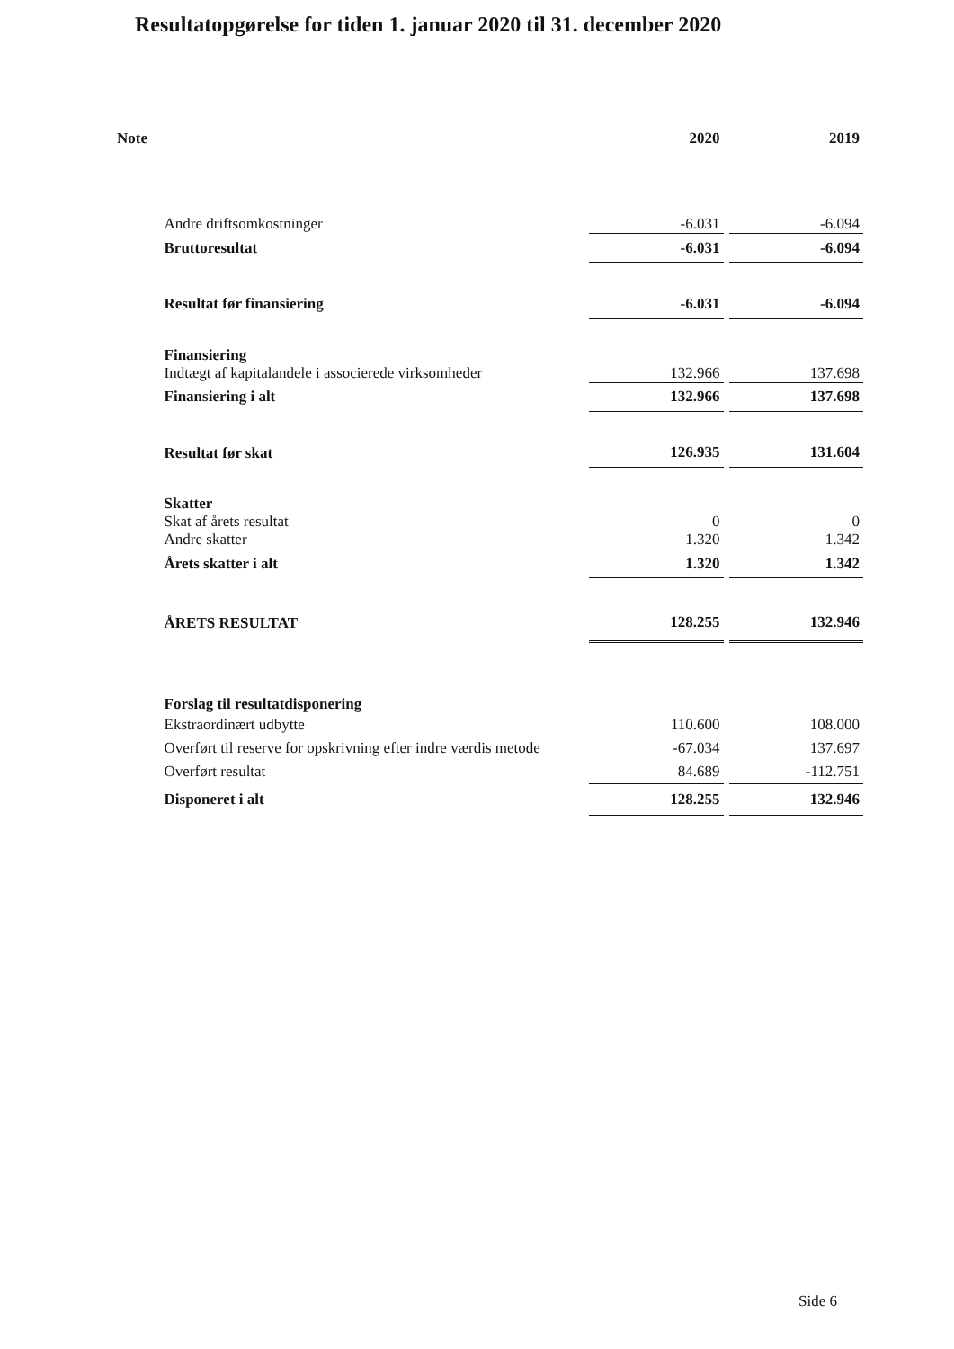Resultatopgørelse for tiden 1. januar 2020 til 31. december 2020
| Note | | 2020 | | 2019 |
| | Andre driftsomkostninger | -6.031 | | -6.094 |
| | Bruttoresultat | -6.031 | | -6.094 |
| | Resultat før finansiering | -6.031 | | -6.094 |
| | Finansiering | | | |
| | Indtægt af kapitalandele i associerede virksomheder | 132.966 | | 137.698 |
| | Finansiering i alt | 132.966 | | 137.698 |
| | Resultat før skat | 126.935 | | 131.604 |
| | Skatter | | | |
| | Skat af årets resultat | 0 | | 0 |
| | Andre skatter | 1.320 | | 1.342 |
| | Årets skatter i alt | 1.320 | | 1.342 |
| | ÅRETS RESULTAT | 128.255 | | 132.946 |
| | Forslag til resultatdisponering | | | |
| | Ekstraordinært udbytte | 110.600 | | 108.000 |
| | Overført til reserve for opskrivning efter indre værdis metode | -67.034 | | 137.697 |
| | Overført resultat | 84.689 | | -112.751 |
| | Disponeret i alt | 128.255 | | 132.946 |
Side 6